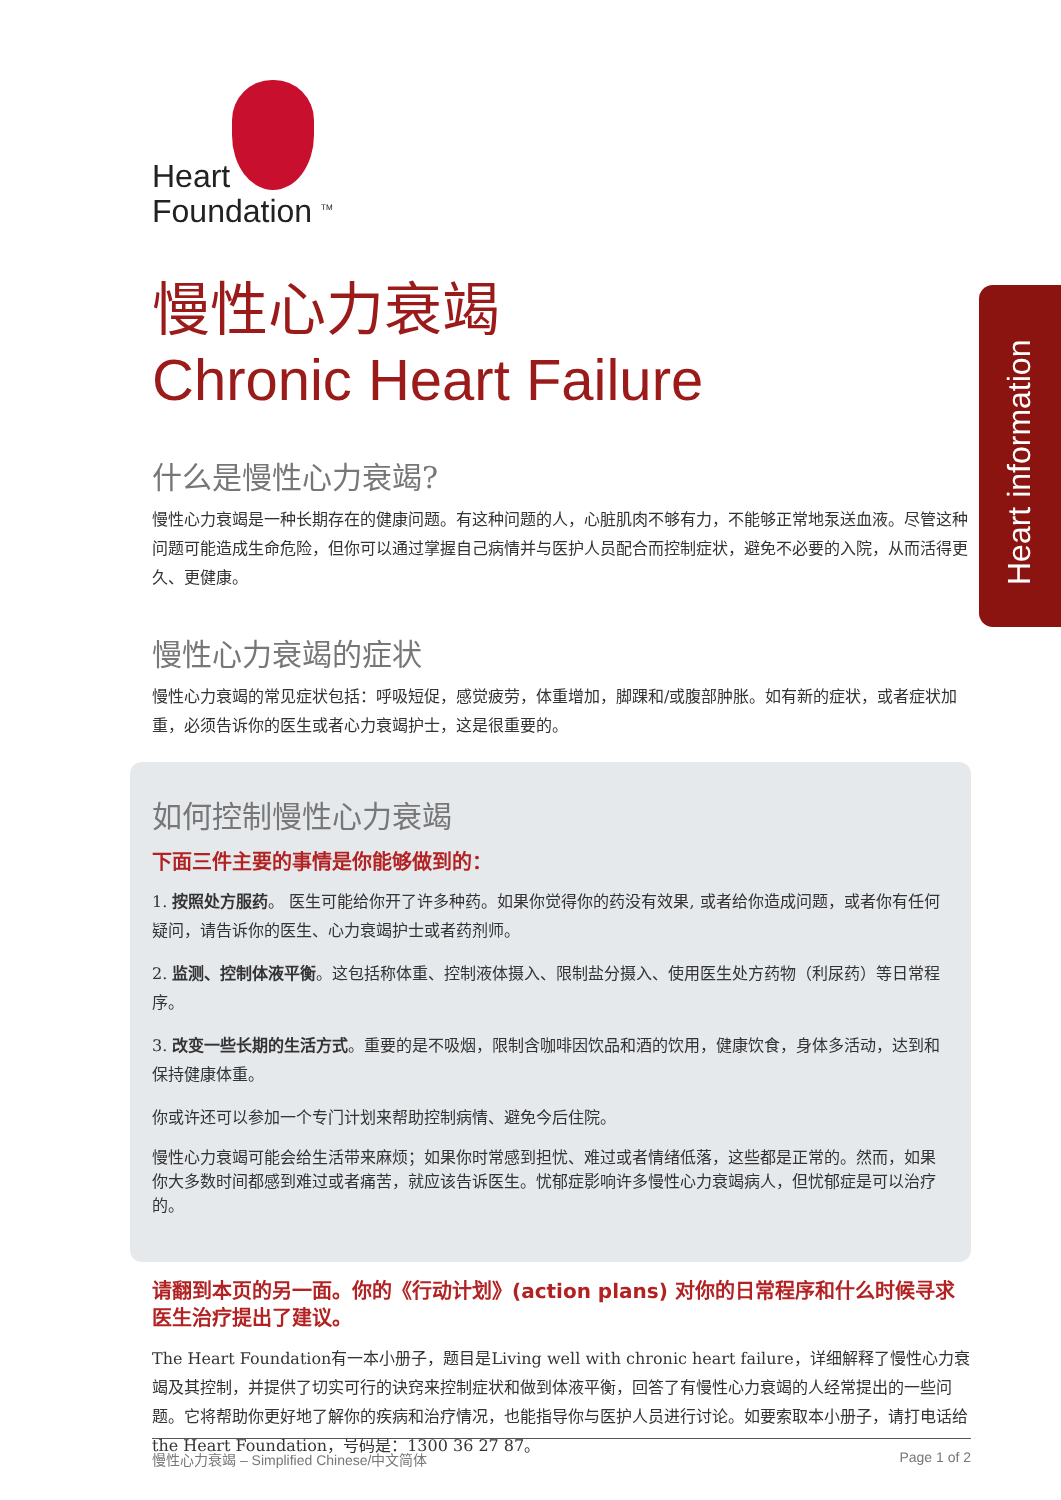Heart information
Heart
Foundation <sup>TM</sup>
慢性心力衰竭
Chronic Heart Failure
什么是慢性心力衰竭?
慢性心力衰竭是一种长期存在的健康问题。有这种问题的人，心脏肌肉不够有力，不能够正常地泵送血液。尽管这种问题可能造成生命危险，但你可以通过掌握自己病情并与医护人员配合而控制症状，避免不必要的入院，从而活得更久、更健康。
慢性心力衰竭的症状
慢性心力衰竭的常见症状包括：呼吸短促，感觉疲劳，体重增加，脚踝和/或腹部肿胀。如有新的症状，或者症状加重，必须告诉你的医生或者心力衰竭护士，这是很重要的。
如何控制慢性心力衰竭
下面三件主要的事情是你能够做到的：
1. 按照处方服药。 医生可能给你开了许多种药。如果你觉得你的药没有效果, 或者给你造成问题，或者你有任何疑问，请告诉你的医生、心力衰竭护士或者药剂师。
2. 监测、控制体液平衡。这包括称体重、控制液体摄入、限制盐分摄入、使用医生处方药物（利尿药）等日常程序。
3. 改变一些长期的生活方式。重要的是不吸烟，限制含咖啡因饮品和酒的饮用，健康饮食，身体多活动，达到和保持健康体重。
你或许还可以参加一个专门计划来帮助控制病情、避免今后住院。
慢性心力衰竭可能会给生活带来麻烦；如果你时常感到担忧、难过或者情绪低落，这些都是正常的。然而，如果你大多数时间都感到难过或者痛苦，就应该告诉医生。忧郁症影响许多慢性心力衰竭病人，但忧郁症是可以治疗的。
请翻到本页的另一面。你的《行动计划》(action plans) 对你的日常程序和什么时候寻求医生治疗提出了建议。
The Heart Foundation有一本小册子，题目是Living well with chronic heart failure，详细解释了慢性心力衰竭及其控制，并提供了切实可行的诀窍来控制症状和做到体液平衡，回答了有慢性心力衰竭的人经常提出的一些问题。它将帮助你更好地了解你的疾病和治疗情况，也能指导你与医护人员进行讨论。如要索取本小册子，请打电话给 the Heart Foundation，号码是：1300 36 27 87。
慢性心力衰竭 – Simplified Chinese/中文简体 Page 1 of 2